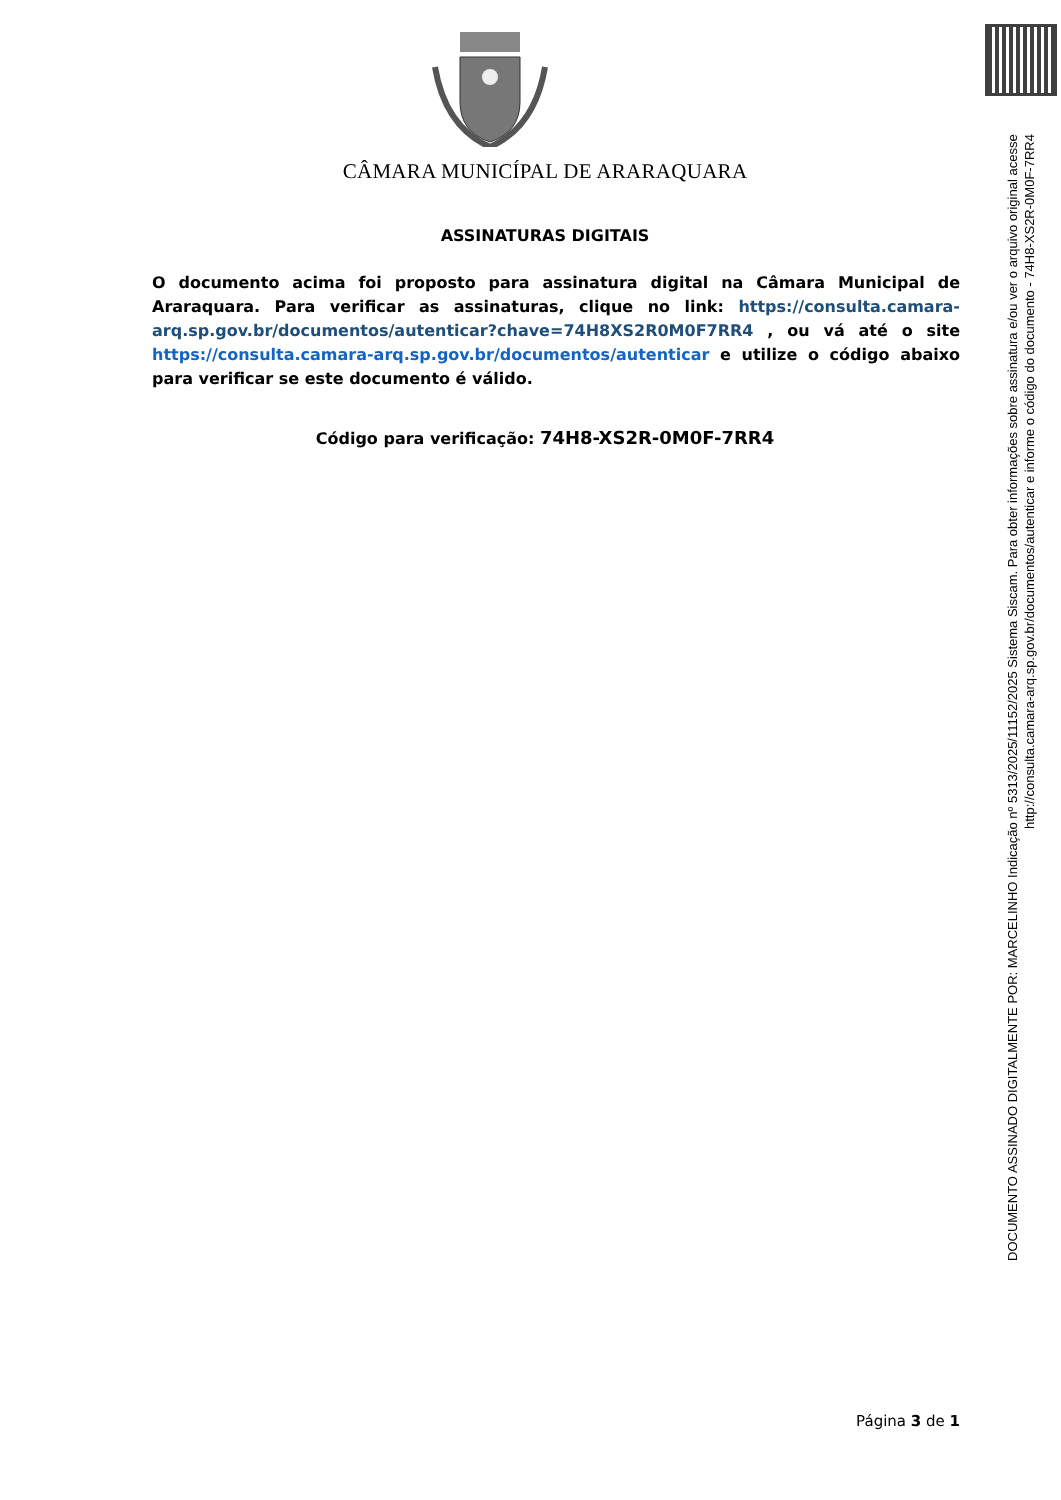CÂMARA MUNICÍPAL DE ARARAQUARA
ASSINATURAS DIGITAIS
O documento acima foi proposto para assinatura digital na Câmara Municipal de Araraquara. Para verificar as assinaturas, clique no link: https://consulta.camara-arq.sp.gov.br/documentos/autenticar?chave=74H8XS2R0M0F7RR4 , ou vá até o site https://consulta.camara-arq.sp.gov.br/documentos/autenticar e utilize o código abaixo para verificar se este documento é válido.
Código para verificação: 74H8-XS2R-0M0F-7RR4
Página 3 de 1
DOCUMENTO ASSINADO DIGITALMENTE POR: MARCELINHO Indicação nº 5313/2025/11152/2025 Sistema Siscam. Para obter informações sobre assinatura e/ou ver o arquivo original acesse
http://consulta.camara-arq.sp.gov.br/documentos/autenticar e informe o código do documento - 74H8-XS2R-0M0F-7RR4